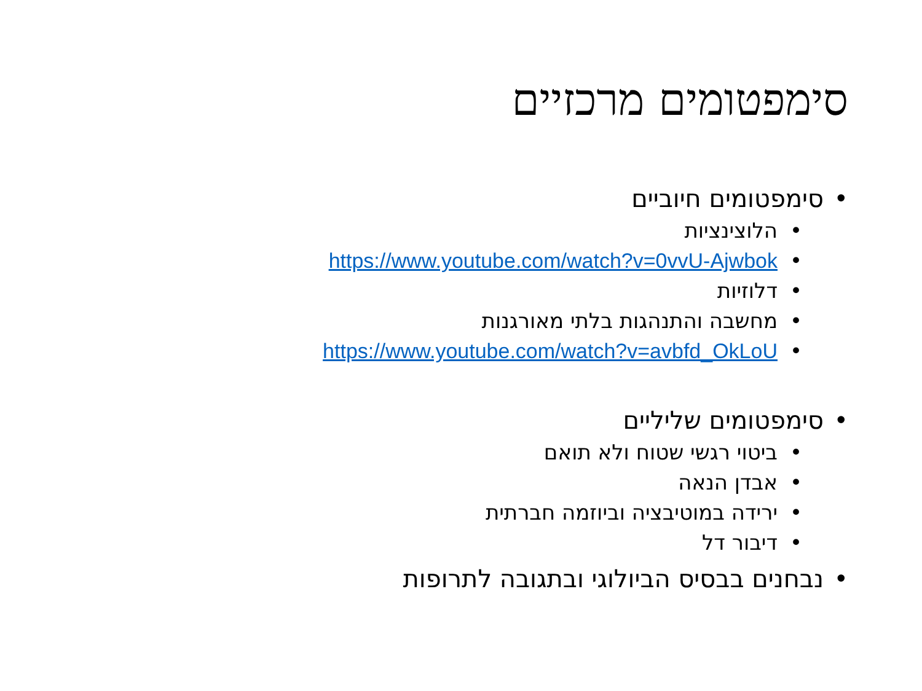סימפטומים מרכזיים
• סימפטומים חיוביים
• הלוצינציות
• https://www.youtube.com/watch?v=0vvU-Ajwbok
• דלוזיות
• מחשבה והתנהגות בלתי מאורגנות
• https://www.youtube.com/watch?v=avbfd_OkLoU
• סימפטומים שליליים
• ביטוי רגשי שטוח ולא תואם
• אבדן הנאה
• ירידה במוטיבציה וביוזמה חברתית
• דיבור דל
• נבחנים בבסיס הביולוגי ובתגובה לתרופות